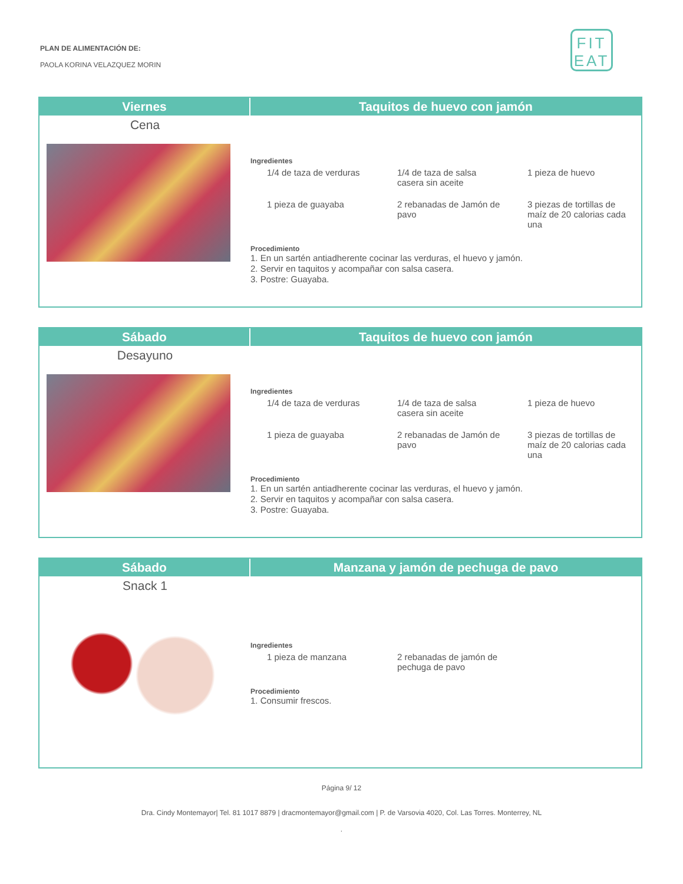PLAN DE ALIMENTACIÓN DE:
PAOLA KORINA VELAZQUEZ MORIN
FIT
EAT
Viernes Taquitos de huevo con jamón
Cena
Ingredientes
| 1/4 de taza de verduras | 1/4 de taza de salsa casera sin aceite | 1 pieza de huevo |
| 1 pieza de guayaba | 2 rebanadas de Jamón de pavo | 3 piezas de tortillas de maíz de 20 calorias cada una |
Procedimiento
1. En un sartén antiadherente cocinar las verduras, el huevo y jamón.
2. Servir en taquitos y acompañar con salsa casera.
3. Postre: Guayaba.
Sábado Taquitos de huevo con jamón
Desayuno
Ingredientes
| 1/4 de taza de verduras | 1/4 de taza de salsa casera sin aceite | 1 pieza de huevo |
| 1 pieza de guayaba | 2 rebanadas de Jamón de pavo | 3 piezas de tortillas de maíz de 20 calorias cada una |
Procedimiento
1. En un sartén antiadherente cocinar las verduras, el huevo y jamón.
2. Servir en taquitos y acompañar con salsa casera.
3. Postre: Guayaba.
Sábado Manzana y jamón de pechuga de pavo
Snack 1
Ingredientes
| 1 pieza de manzana | 2 rebanadas de jamón de pechuga de pavo | |
Procedimiento
1. Consumir frescos.
Página 9/ 12
Dra. Cindy Montemayor| Tel. 81 1017 8879 | dracmontemayor@gmail.com | P. de Varsovia 4020, Col. Las Torres. Monterrey, NL
.